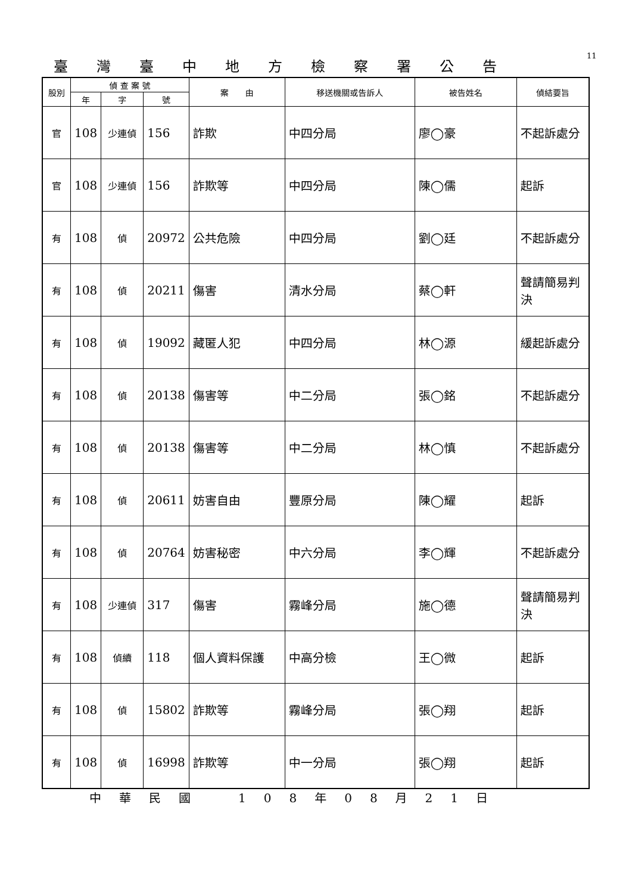11
臺灣臺中地方檢察署公告
| 股別 | 偵 查 案 號 | | | 案 由 | 移送機關或告訴人 | 被告姓名 | 偵結要旨 |
| --- | --- | --- | --- | --- | --- | --- | --- |
| | 年 | 字 | 號 | | | | |
| 官 | 108 | 少連偵 | 156 | 詐欺 | 中四分局 | 廖◯豪 | 不起訴處分 |
| 官 | 108 | 少連偵 | 156 | 詐欺等 | 中四分局 | 陳◯儒 | 起訴 |
| 有 | 108 | 偵 | 20972 | 公共危險 | 中四分局 | 劉◯廷 | 不起訴處分 |
| 有 | 108 | 偵 | 20211 | 傷害 | 清水分局 | 蔡◯軒 | 聲請簡易判決 |
| 有 | 108 | 偵 | 19092 | 藏匿人犯 | 中四分局 | 林◯源 | 緩起訴處分 |
| 有 | 108 | 偵 | 20138 | 傷害等 | 中二分局 | 張◯銘 | 不起訴處分 |
| 有 | 108 | 偵 | 20138 | 傷害等 | 中二分局 | 林◯慎 | 不起訴處分 |
| 有 | 108 | 偵 | 20611 | 妨害自由 | 豐原分局 | 陳◯耀 | 起訴 |
| 有 | 108 | 偵 | 20764 | 妨害秘密 | 中六分局 | 李◯輝 | 不起訴處分 |
| 有 | 108 | 少連偵 | 317 | 傷害 | 霧峰分局 | 施◯德 | 聲請簡易判決 |
| 有 | 108 | 偵續 | 118 | 個人資料保護 | 中高分檢 | 王◯微 | 起訴 |
| 有 | 108 | 偵 | 15802 | 詐欺等 | 霧峰分局 | 張◯翔 | 起訴 |
| 有 | 108 | 偵 | 16998 | 詐欺等 | 中一分局 | 張◯翔 | 起訴 |
中華民國　108年08月21日